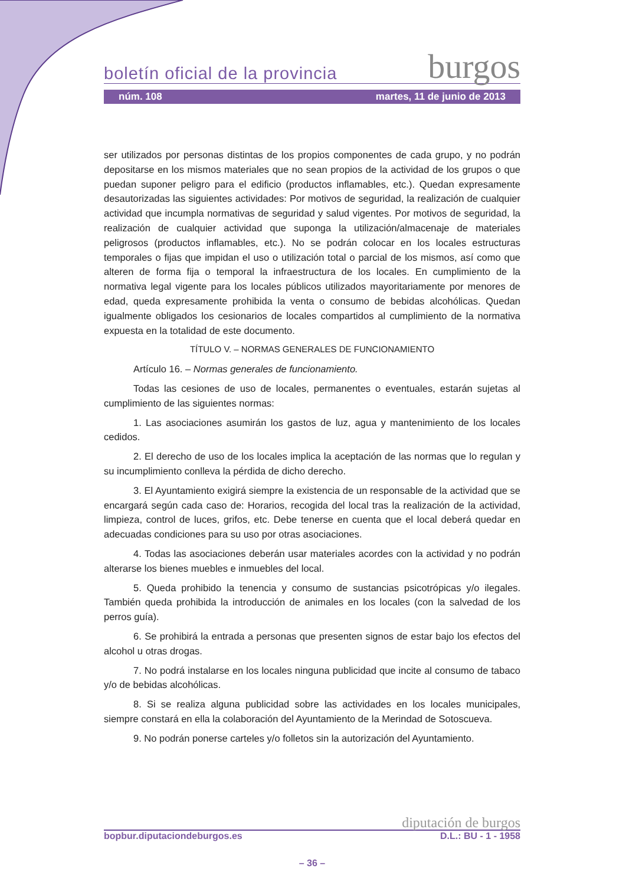boletín oficial de la provincia burgos
núm. 108 martes, 11 de junio de 2013
ser utilizados por personas distintas de los propios componentes de cada grupo, y no podrán depositarse en los mismos materiales que no sean propios de la actividad de los grupos o que puedan suponer peligro para el edificio (productos inflamables, etc.). Quedan expresamente desautorizadas las siguientes actividades: Por motivos de seguridad, la realización de cualquier actividad que incumpla normativas de seguridad y salud vigentes. Por motivos de seguridad, la realización de cualquier actividad que suponga la utilización/almacenaje de materiales peligrosos (productos inflamables, etc.). No se podrán colocar en los locales estructuras temporales o fijas que impidan el uso o utilización total o parcial de los mismos, así como que alteren de forma fija o temporal la infraestructura de los locales. En cumplimiento de la normativa legal vigente para los locales públicos utilizados mayoritariamente por menores de edad, queda expresamente prohibida la venta o consumo de bebidas alcohólicas. Quedan igualmente obligados los cesionarios de locales compartidos al cumplimiento de la normativa expuesta en la totalidad de este documento.
TÍTULO V. – NORMAS GENERALES DE FUNCIONAMIENTO
Artículo 16. – Normas generales de funcionamiento.
Todas las cesiones de uso de locales, permanentes o eventuales, estarán sujetas al cumplimiento de las siguientes normas:
1. Las asociaciones asumirán los gastos de luz, agua y mantenimiento de los locales cedidos.
2. El derecho de uso de los locales implica la aceptación de las normas que lo regulan y su incumplimiento conlleva la pérdida de dicho derecho.
3. El Ayuntamiento exigirá siempre la existencia de un responsable de la actividad que se encargará según cada caso de: Horarios, recogida del local tras la realización de la actividad, limpieza, control de luces, grifos, etc. Debe tenerse en cuenta que el local deberá quedar en adecuadas condiciones para su uso por otras asociaciones.
4. Todas las asociaciones deberán usar materiales acordes con la actividad y no podrán alterarse los bienes muebles e inmuebles del local.
5. Queda prohibido la tenencia y consumo de sustancias psicotrópicas y/o ilegales. También queda prohibida la introducción de animales en los locales (con la salvedad de los perros guía).
6. Se prohibirá la entrada a personas que presenten signos de estar bajo los efectos del alcohol u otras drogas.
7. No podrá instalarse en los locales ninguna publicidad que incite al consumo de tabaco y/o de bebidas alcohólicas.
8. Si se realiza alguna publicidad sobre las actividades en los locales municipales, siempre constará en ella la colaboración del Ayuntamiento de la Merindad de Sotoscueva.
9. No podrán ponerse carteles y/o folletos sin la autorización del Ayuntamiento.
diputación de burgos
bopbur.diputaciondeburgos.es D.L.: BU - 1 - 1958
– 36 –